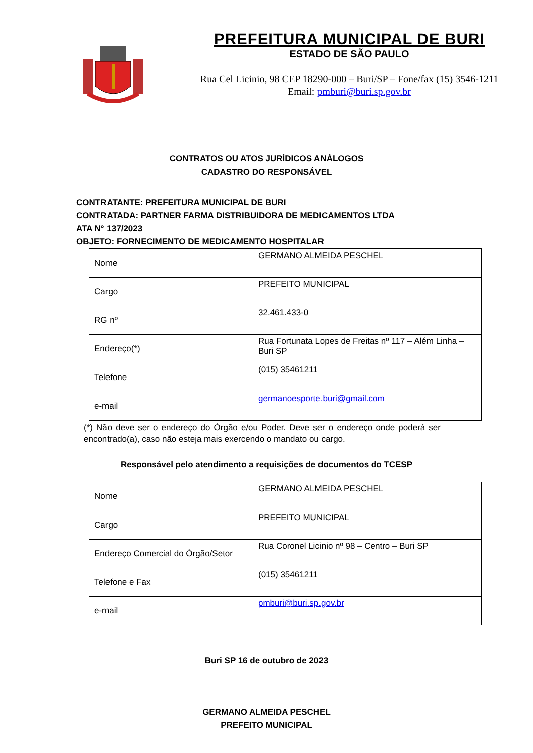PREFEITURA MUNICIPAL DE BURI
ESTADO DE SÃO PAULO
Rua Cel Licinio, 98 CEP 18290-000 – Buri/SP – Fone/fax (15) 3546-1211
Email: pmburi@buri.sp.gov.br
CONTRATOS OU ATOS JURÍDICOS ANÁLOGOS
CADASTRO DO RESPONSÁVEL
CONTRATANTE: PREFEITURA MUNICIPAL DE BURI
CONTRATADA: PARTNER FARMA DISTRIBUIDORA DE MEDICAMENTOS LTDA
ATA N° 137/2023
OBJETO: FORNECIMENTO DE MEDICAMENTO HOSPITALAR
| Nome | GERMANO ALMEIDA PESCHEL |
| Cargo | PREFEITO MUNICIPAL |
| RG nº | 32.461.433-0 |
| Endereço(*) | Rua Fortunata Lopes de Freitas nº 117 – Além Linha – Buri SP |
| Telefone | (015) 35461211 |
| e-mail | germanoesporte.buri@gmail.com |
(*) Não deve ser o endereço do Órgão e/ou Poder. Deve ser o endereço onde poderá ser encontrado(a), caso não esteja mais exercendo o mandato ou cargo.
Responsável pelo atendimento a requisições de documentos do TCESP
| Nome | GERMANO ALMEIDA PESCHEL |
| Cargo | PREFEITO MUNICIPAL |
| Endereço Comercial do Órgão/Setor | Rua Coronel Licinio nº 98 – Centro – Buri SP |
| Telefone e Fax | (015) 35461211 |
| e-mail | pmburi@buri.sp.gov.br |
Buri SP 16 de outubro de 2023
GERMANO ALMEIDA PESCHEL
PREFEITO MUNICIPAL